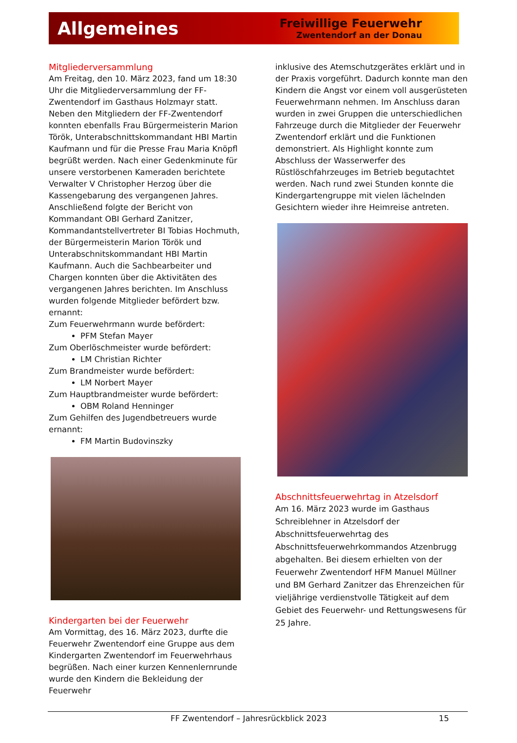Allgemeines
Freiwillige Feuerwehr
Zwentendorf an der Donau
Mitgliederversammlung
Am Freitag, den 10. März 2023, fand um 18:30 Uhr die Mitgliederversammlung der FF-Zwentendorf im Gasthaus Holzmayr statt. Neben den Mitgliedern der FF-Zwentendorf konnten ebenfalls Frau Bürgermeisterin Marion Török, Unterabschnittskommandant HBI Martin Kaufmann und für die Presse Frau Maria Knöpfl begrüßt werden. Nach einer Gedenkminute für unsere verstorbenen Kameraden berichtete Verwalter V Christopher Herzog über die Kassengebarung des vergangenen Jahres. Anschließend folgte der Bericht von Kommandant OBI Gerhard Zanitzer, Kommandantstellvertreter BI Tobias Hochmuth, der Bürgermeisterin Marion Török und Unterabschnitskommandant HBI Martin Kaufmann. Auch die Sachbearbeiter und Chargen konnten über die Aktivitäten des vergangenen Jahres berichten. Im Anschluss wurden folgende Mitglieder befördert bzw. ernannt:
Zum Feuerwehrmann wurde befördert:
PFM Stefan Mayer
Zum Oberlöschmeister wurde befördert:
LM Christian Richter
Zum Brandmeister wurde befördert:
LM Norbert Mayer
Zum Hauptbrandmeister wurde befördert:
OBM Roland Henninger
Zum Gehilfen des Jugendbetreuers wurde ernannt:
FM Martin Budovinszky
Kindergarten bei der Feuerwehr
Am Vormittag, des 16. März 2023, durfte die Feuerwehr Zwentendorf eine Gruppe aus dem Kindergarten Zwentendorf im Feuerwehrhaus begrüßen. Nach einer kurzen Kennenlernrunde wurde den Kindern die Bekleidung der Feuerwehr
inklusive des Atemschutzgerätes erklärt und in der Praxis vorgeführt. Dadurch konnte man den Kindern die Angst vor einem voll ausgerüsteten Feuerwehrmann nehmen. Im Anschluss daran wurden in zwei Gruppen die unterschiedlichen Fahrzeuge durch die Mitglieder der Feuerwehr Zwentendorf erklärt und die Funktionen demonstriert. Als Highlight konnte zum Abschluss der Wasserwerfer des Rüstlöschfahrzeuges im Betrieb begutachtet werden. Nach rund zwei Stunden konnte die Kindergartengruppe mit vielen lächelnden Gesichtern wieder ihre Heimreise antreten.
Abschnittsfeuerwehrtag in Atzelsdorf
Am 16. März 2023 wurde im Gasthaus Schreiblehner in Atzelsdorf der Abschnittsfeuerwehrtag des Abschnittsfeuerwehrkommandos Atzenbrugg abgehalten. Bei diesem erhielten von der Feuerwehr Zwentendorf HFM Manuel Müllner und BM Gerhard Zanitzer das Ehrenzeichen für vieljährige verdienstvolle Tätigkeit auf dem Gebiet des Feuerwehr- und Rettungswesens für 25 Jahre.
FF Zwentendorf – Jahresrückblick 2023 15